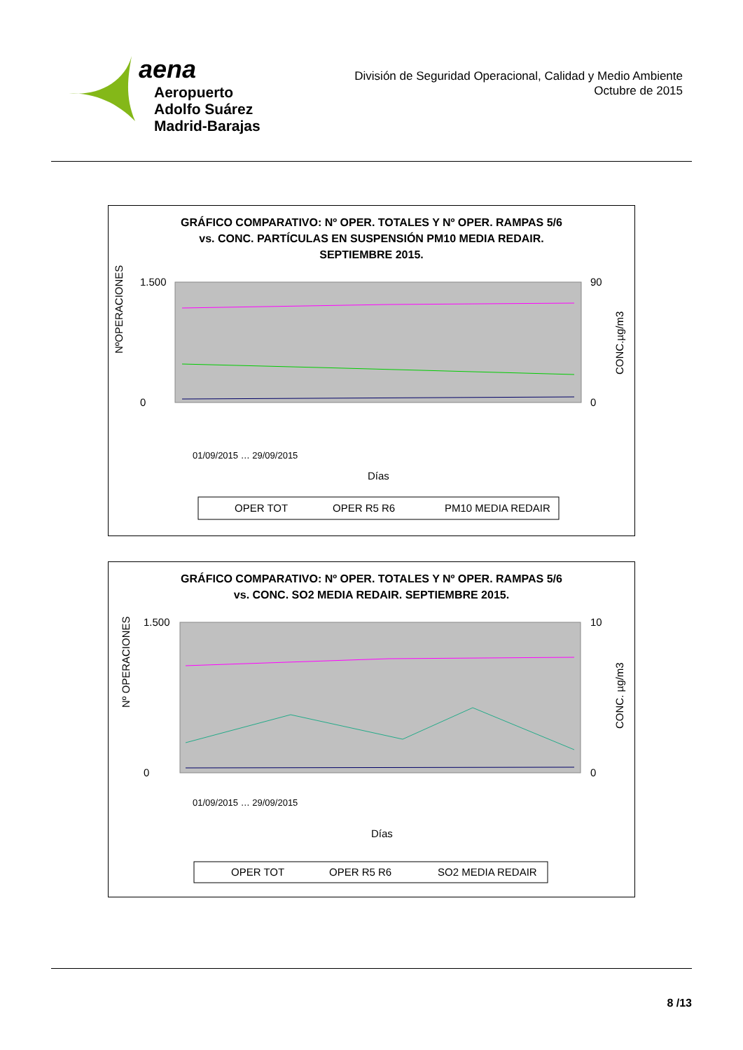aena
Aeropuerto
Adolfo Suárez
Madrid-Barajas
División de Seguridad Operacional, Calidad y Medio Ambiente
Octubre de 2015
GRÁFICO COMPARATIVO: Nº OPER. TOTALES Y Nº OPER. RAMPAS 5/6
vs. CONC. PARTÍCULAS EN SUSPENSIÓN PM10 MEDIA REDAIR.
SEPTIEMBRE 2015.
NºOPERACIONES
1.500
0
90
0
CONC.µg/m3
Días
01/09/2015 … 29/09/2015
OPER TOT
OPER R5 R6
PM10 MEDIA REDAIR
GRÁFICO COMPARATIVO: Nº OPER. TOTALES Y Nº OPER. RAMPAS 5/6
vs. CONC. SO2 MEDIA REDAIR. SEPTIEMBRE 2015.
Nº OPERACIONES
1.500
0
10
0
CONC. µg/m3
Días
01/09/2015 … 29/09/2015
OPER TOT
OPER R5 R6
SO2 MEDIA REDAIR
8 /13